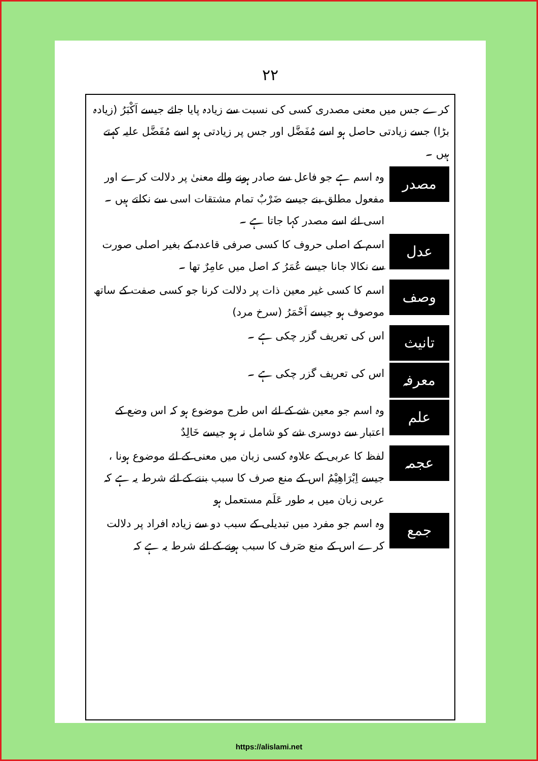۲۲
کرے جس میں معنی مصدری کسی کی نسبت سے زیادہ پایا جائے جیسے اَکْبَرُ (زیادہ بڑا) جسے زیادتی حاصل ہو اسے مُفَضَّل اور جس پر زیادتی ہو اسے مُفَضَّل علیہ کہتے ہیں ۔
مصدر
وہ اسم ہے جو فاعل سے صادر ہونے والے معنیٰ پر دلالت کرے اور مفعول مطلق بنے جیسے ضَرْبٌ تمام مشتقات اسی سے نکلتے ہیں ۔ اسی لئے اسے مصدر کہا جاتا ہے ۔
عدل
اسم کے اصلی حروف کا کسی صرفی قاعدہ کے بغیر اصلی صورت سے نکالا جانا جیسے عُمَرُ کہ اصل میں عامِرٌ تھا ۔
وصف
اسم کا کسی غیر معین ذات پر دلالت کرنا جو کسی صفت کے ساتھ موصوف ہو جیسے اَحْمَرُ (سرخ مرد)
تانیث
اس کی تعریف گزر چکی ہے ۔
معرفہ
اس کی تعریف گزر چکی ہے ۔
علم
وہ اسم جو معین شے کے لئے اس طرح موضوع ہو کہ اس وضع کے اعتبار سے دوسری شے کو شامل نہ ہو جیسے خَالِدٌ
عجمہ
لفظ کا عربی کے علاوہ کسی زبان میں معنی کے لئے موضوع ہونا ، جیسے اِبْرَاهِیْمُ اس کے منع صرف کا سبب بننے کے لئے شرط یہ ہے کہ عربی زبان میں بہ طور عَلَم مستعمل ہو
جمع
وہ اسم جو مفرد میں تبدیلی کے سبب دو سے زیادہ افراد پر دلالت کرے اس کے منع صَرف کا سبب ہونے کے لئے شرط یہ ہے کہ
https://alislami.net